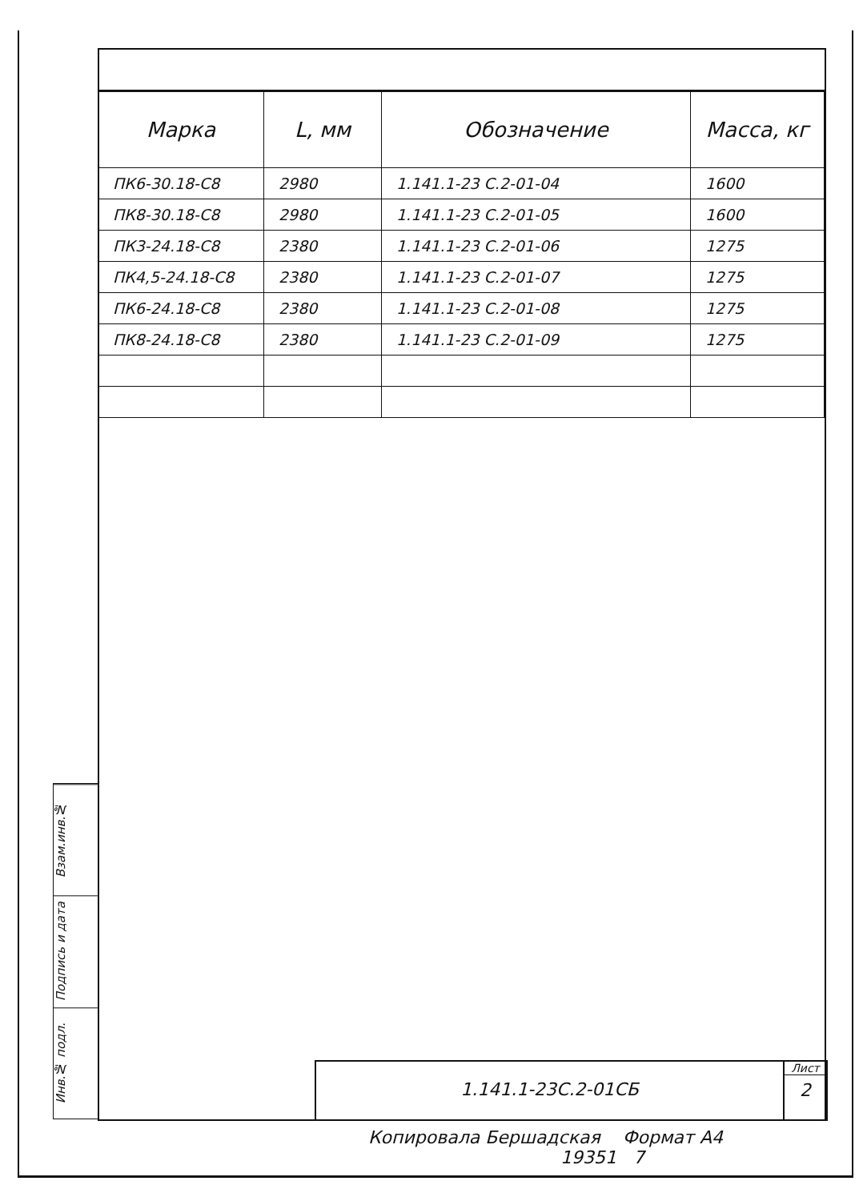| Марка | L, мм | Обозначение | Масса, кг |
| --- | --- | --- | --- |
| ПК6-30.18-С8 | 2980 | 1.141.1-23 С.2-01-04 | 1600 |
| ПК8-30.18-С8 | 2980 | 1.141.1-23 С.2-01-05 | 1600 |
| ПК3-24.18-С8 | 2380 | 1.141.1-23 С.2-01-06 | 1275 |
| ПК4,5-24.18-С8 | 2380 | 1.141.1-23 С.2-01-07 | 1275 |
| ПК6-24.18-С8 | 2380 | 1.141.1-23 С.2-01-08 | 1275 |
| ПК8-24.18-С8 | 2380 | 1.141.1-23 С.2-01-09 | 1275 |
Взам.инв.№
Подпись и дата
Инв.№ подл.
1.141.1-23С.2-01СБ
Лист
2
Копировала Бершадская Формат А4
19351 7